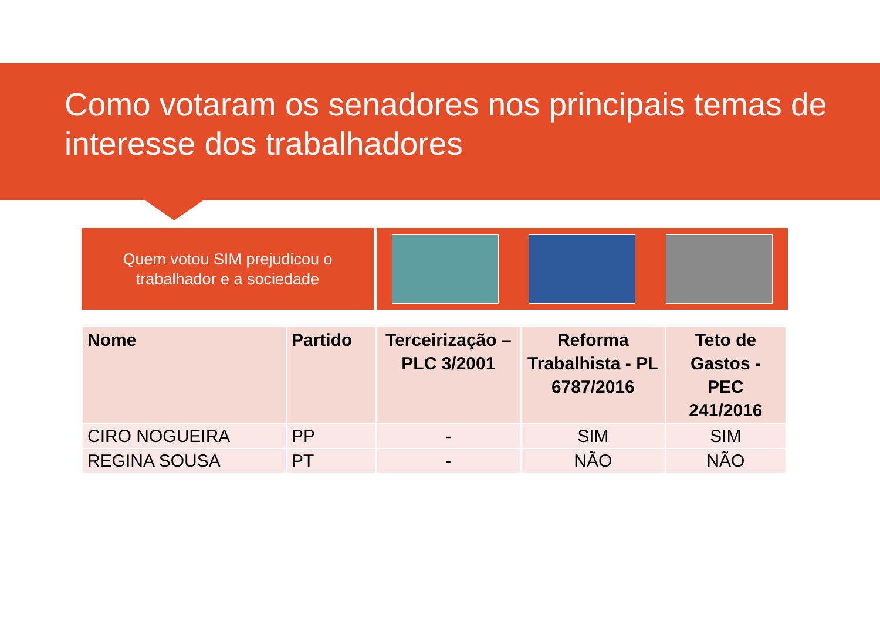Como votaram os senadores nos principais temas de interesse dos trabalhadores
Quem votou SIM prejudicou o
trabalhador e a sociedade
| Nome | Partido | Terceirização – PLC 3/2001 | Reforma Trabalhista - PL 6787/2016 | Teto de Gastos - PEC 241/2016 |
| --- | --- | --- | --- | --- |
| CIRO NOGUEIRA | PP | - | SIM | SIM |
| REGINA SOUSA | PT | - | NÃO | NÃO |